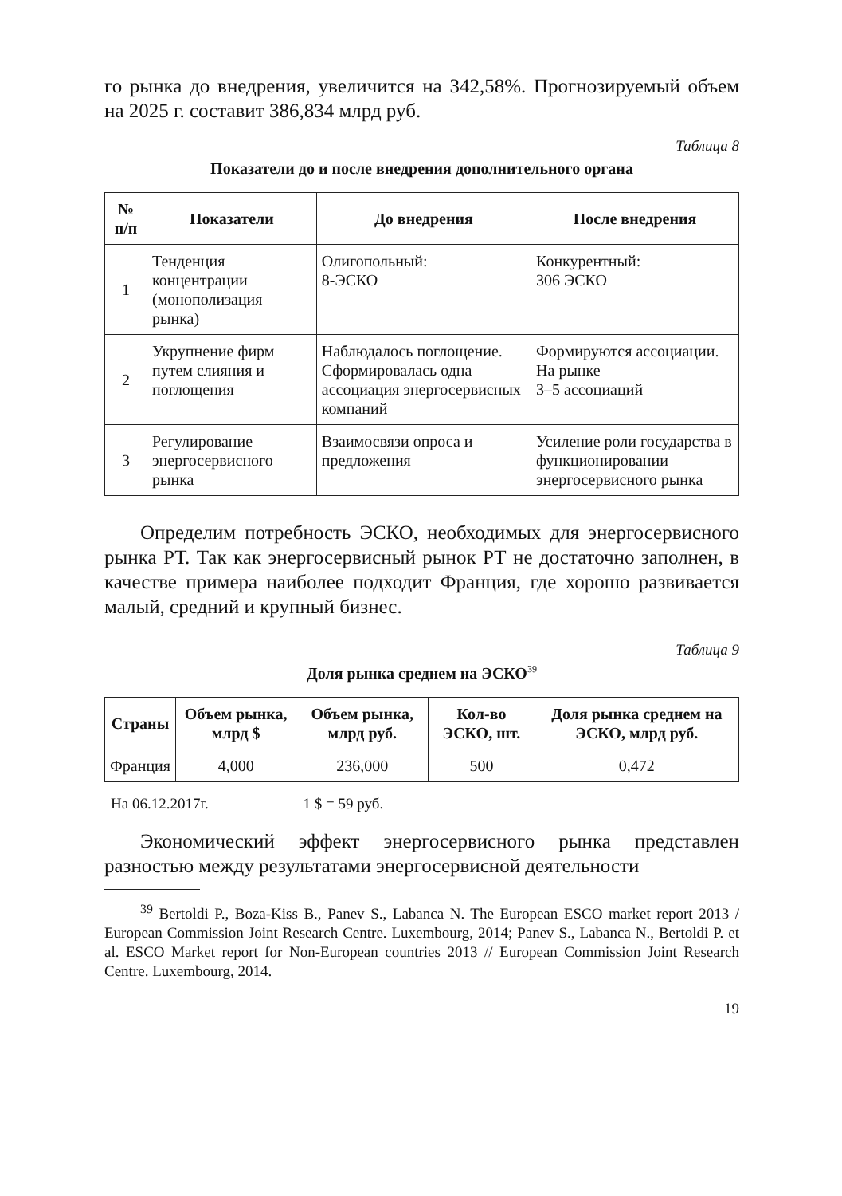го рынка до внедрения, увеличится на 342,58%. Прогнозируемый объем на 2025 г. составит 386,834 млрд руб.
Таблица 8
Показатели до и после внедрения дополнительного органа
| № п/п | Показатели | До внедрения | После внедрения |
| --- | --- | --- | --- |
| 1 | Тенденция концентрации (монополизация рынка) | Олигопольный: 8-ЭСКО | Конкурентный: 306 ЭСКО |
| 2 | Укрупнение фирм путем слияния и поглощения | Наблюдалось поглощение. Сформировалась одна ассоциация энергосервисных компаний | Формируются ассоциации. На рынке 3–5 ассоциаций |
| 3 | Регулирование энергосервисного рынка | Взаимосвязи опроса и предложения | Усиление роли государства в функционировании энергосервисного рынка |
Определим потребность ЭСКО, необходимых для энергосервисного рынка РТ. Так как энергосервисный рынок РТ не достаточно заполнен, в качестве примера наиболее подходит Франция, где хорошо развивается малый, средний и крупный бизнес.
Таблица 9
Доля рынка среднем на ЭСКО<sup>39</sup>
| Страны | Объем рынка, млрд $ | Объем рынка, млрд руб. | Кол-во ЭСКО, шт. | Доля рынка среднем на ЭСКО, млрд руб. |
| --- | --- | --- | --- | --- |
| Франция | 4,000 | 236,000 | 500 | 0,472 |
На 06.12.2017г. 1 $ = 59 руб.
Экономический эффект энергосервисного рынка представлен разностью между результатами энергосервисной деятельности
<sup>39</sup> Bertoldi P., Boza-Kiss B., Panev S., Labanca N. The European ESCO market report 2013 / European Commission Joint Research Centre. Luxembourg, 2014; Panev S., Labanca N., Bertoldi P. et al. ESCO Market report for Non-European countries 2013 // European Commission Joint Research Centre. Luxembourg, 2014.
19